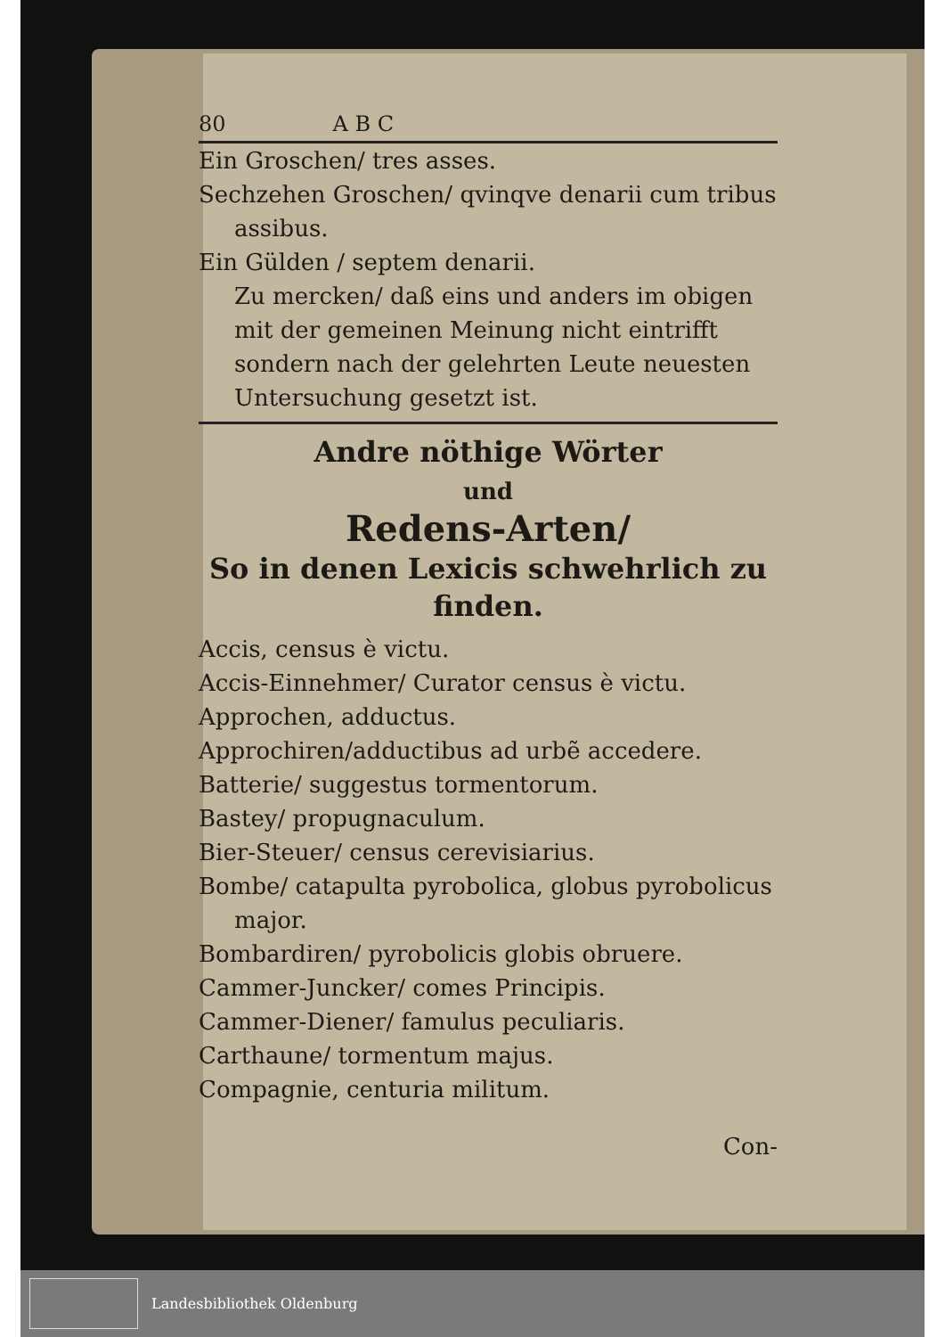80 A B C
Ein Groschen/ tres asses.
Sechzehen Groschen/ qvinqve denarii cum tribus assibus.
Ein Gülden / septem denarii.
Zu mercken/ daß eins und anders im obigen mit der gemeinen Meinung nicht eintrifft sondern nach der gelehrten Leute neuesten Untersuchung gesetzt ist.
Andre nöthige Wörter
und
Redens-Arten/
So in denen Lexicis schwehrlich zu finden.
Accis, census è victu.
Accis-Einnehmer/ Curator census è victu.
Approchen, adductus.
Approchiren/adductibus ad urbẽ accedere.
Batterie/ suggestus tormentorum.
Bastey/ propugnaculum.
Bier-Steuer/ census cerevisiarius.
Bombe/ catapulta pyrobolica, globus pyrobolicus major.
Bombardiren/ pyrobolicis globis obruere.
Cammer-Juncker/ comes Principis.
Cammer-Diener/ famulus peculiaris.
Carthaune/ tormentum majus.
Compagnie, centuria militum.
Con-
Landesbibliothek Oldenburg